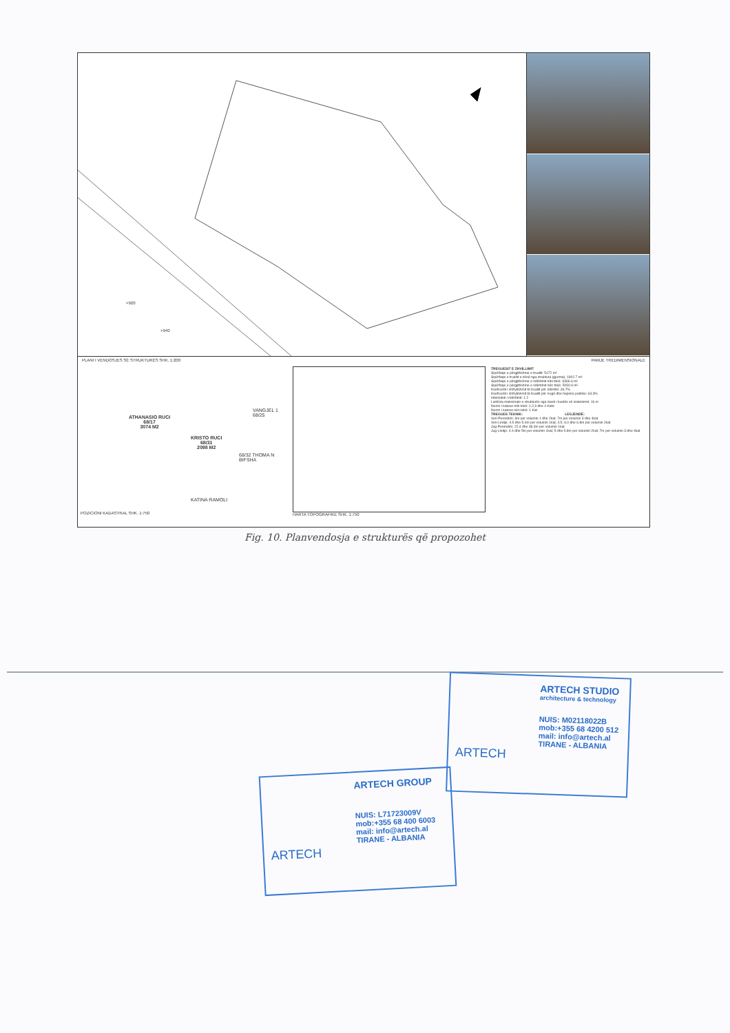+920
+940
PLANI I VENDOSJES SË STRUKTURËS SHK. 1:200 PAMJE TREDIMENSIONALE
ATHANASIO RUCI
68/17
3074 M2
KRISTO RUCI
68/31
2098 M2
VANGJEL 1 68/25
68/32 THOMA N BIFSHA
KATINA RAMOLI
POZICIONI KADASTRAL SHK. 1:750
HARTA TOPOGRAFIKE SHK. 1:750
TREGUESIT E ZHVILLIMIT
Sipërfaqe e përgjithshme e truallit: 5172 m²
Sipërfaqe e truallit e zënë nga struktura (gjurma): 1902.7 m²
Sipërfaqe e përgjithshme e ndërtimit mbi tokë: 6366.6 m²
Sipërfaqe e përgjithshme e ndërtimit nën tokë: 5050.6 m²
Koeficenti i shfrytëzimit të truallit për ndërtim: 36.7%
Koeficenti i shfrytëzimit të truallit për rrugë dhe hapsira publike: 63.3%
Intensiteti i ndërtimit: 1.2
Lartësia maksimale e strukturës nga niveli i kuotës së sistemimit: 16 m
Numri i kateve mbi tokë: 1,2,3 dhe 4 Kate
Numri i kateve nën tokë: 1 Kat
TREGUES TEKNIK: LEGJENDË:
Veri-Perendim: 6m per volumin 1 dhe 2kat; 7m per volumin 3 dhe 4kat
Veri-Lindje: 4.5 dhe 5.4m per volumin 1kat; 4.5; 6.0 dhe 6.8m per volumin 2kat
Jug-Perendim: 22.4 dhe 38.3m per volumin 1kat
Jug-Lindje: 4.4 dhe 5m per volumin 1kat; 5 dhe 5.8m per volumin 2kat; 7m per volumin 3 dhe 4kat
Fig. 10. Planvendosja e strukturës që propozohet
ARTECH STUDIO
architecture & technology
NUIS: M02118022B
mob:+355 68 4200 512
mail: info@artech.al
TIRANE - ALBANIA
ARTECH
ARTECH GROUP
NUIS: L71723009V
mob:+355 68 400 6003
mail: info@artech.al
TIRANE - ALBANIA
ARTECH